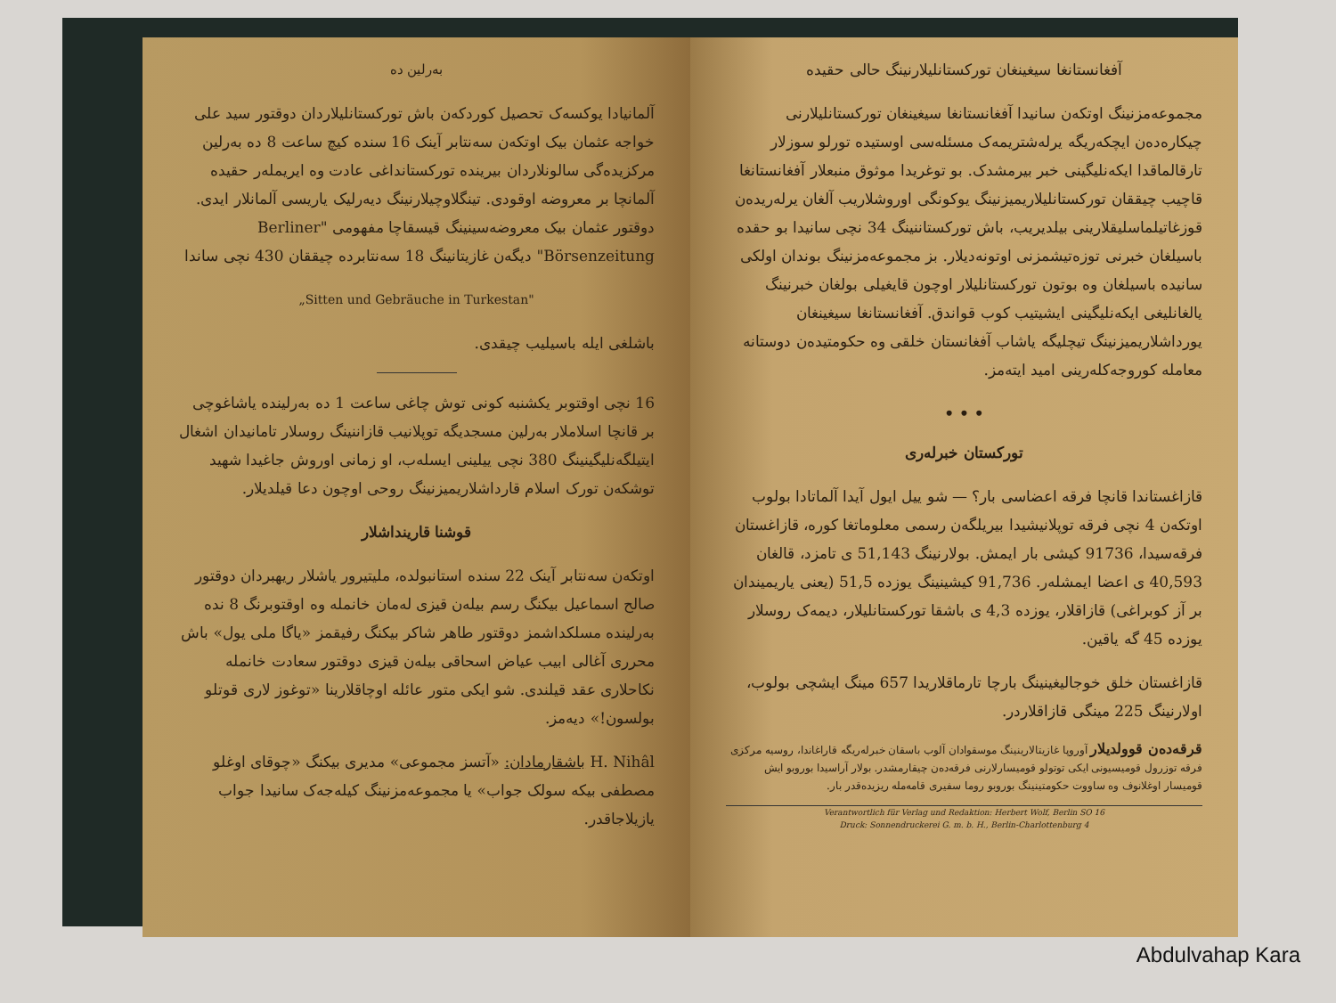بەرلین دە
آلمانیادا یوکسەک تحصیل کوردکەن باش تورکستانلیلاردان دوقتور سید علی خواجه عثمان بیک اوتکەن سەنتابر آینک 16 سندە کیچ ساعت 8 دە بەرلین مرکزیدەگی سالونلاردان بیریندە تورکستانداغی عادت وە ایریملەر حقیدە آلمانچا بر معروضە اوقودی. تینگلاوچیلارنینگ دیەرلیک یاریسی آلمانلار ایدی. دوقتور عثمان بیک معروضەسینینگ قیسقاچا مفهومی "Berliner Börsenzeitung" دیگەن غازیتانینگ 18 سەنتابردە چیققان 430 نچی ساندا
„Sitten und Gebräuche in Turkestan"
باشلغی ایلە باسیلیب چیقدی.
16 نچی اوقتوبر یکشنبە کونی توش چاغی ساعت 1 دە بەرلیندە یاشاغوچی بر قانچا اسلاملار بەرلین مسجدیگە توپلانیب قازاننینگ روسلار تامانیدان اشغال ایتیلگەنلیگینینگ 380 نچی ییلینی ایسلەب، او زمانی اوروش جاغیدا شهید توشکەن تورک اسلام قارداشلاریمیزنینگ روحی اوچون دعا قیلدیلار.
قوشنا قارینداشلار
اوتکەن سەنتابر آینک 22 سندە استانبولدە، ملیتیرور یاشلار ریهبردان دوقتور صالح اسماعیل بیکنگ رسم بیلەن قیزی لەمان خانمله وە اوقتوبرنگ 8 ندە بەرلیندە مسلکداشمز دوقتور طاهر شاکر بیکنگ رفیقمز «یاگا ملی یول» باش محرری آغالی ابیب عیاض اسحاقی بیلەن قیزی دوقتور سعادت خانمله نکاحلاری عقد قیلندی. شو ایکی متور عائلە اوچاقلارینا «توغوز لاری قوتلو بولسون!» دیەمز.
H. Nihâl باشقارمادان: «آتسز مجموعی» مدیری بیکنگ «چوقای اوغلو مصطفی بیکە سولک جواب» یا مجموعەمزنینگ کیلەجەک سانیدا جواب یازیلاجاقدر.
آفغانستانغا سیغینغان تورکستانلیلارنینگ حالی حقیدە
مجموعەمزنینگ اوتکەن سانیدا آفغانستانغا سیغینغان تورکستانلیلارنی چیکارەدەن ایچکەریگە یرلەشتریمەک مسئلەسی اوستیدە تورلو سوزلار تارقالماقدا ایکەنلیگینی خبر بیرمشدک. بو توغریدا موثوق منبعلار آفغانستانغا قاچیب چیققان تورکستانلیلاریمیزنینگ یوکونگی اوروشلاریب آلغان یرلەریدەن قوزغاتیلماسلیقلارینی بیلدیریب، باش تورکستاننینگ 34 نچی سانیدا بو حقدە باسیلغان خبرنی توزەتیشمزنی اوتونەدیلار. بز مجموعەمزنینگ بوندان اولکی سانیدە باسیلغان وە بوتون تورکستانلیلار اوچون قایغیلی بولغان خبرنینگ یالغانلیغی ایکەنلیگینی ایشیتیب کوب قواندق. آفغانستانغا سیغینغان یورداشلاریمیزنینگ تیچلیگە یاشاب آفغانستان خلقی وە حکومتیدەن دوستانە معاملە کوروجەکلەرینی امید ایتەمز.
• • •
تورکستان خبرلەری
قازاغستاندا قانچا فرقە اعضاسی بار؟ — شو ییل ایول آیدا آلماتادا بولوب اوتکەن 4 نچی فرقە توپلانیشیدا بیریلگەن رسمی معلوماتغا کورە، قازاغستان فرقەسیدا، 91736 کیشی بار ایمش. بولارنینگ 51,143 ی تامزد، قالغان 40,593 ی اعضا ایمشلەر. 91,736 کیشینینگ یوزدە 51,5 (یعنی یاریمیندان بر آز کوبراغی) قازاقلار، یوزدە 4,3 ی باشقا تورکستانلیلار، دیمەک روسلار یوزدە 45 گە یاقین.
قازاغستان خلق خوجالیغینینگ بارچا تارماقلاریدا 657 مینگ ایشچی بولوب، اولارنینگ 225 مینگی قازاقلاردر.
قرقەدەن قوولدیلار آوروپا غازیتالارینینگ موسقوادان آلوب باسقان خبرلەریگە قاراغاندا، روسیە مرکزی فرقە توزرول قومیسیونی ایکی توتولو قومیسارلارنی فرقەدەن چیقارمشدر. بولار آراسیدا بوروبو ایش قومیسار اوغلانوف وە ساووت حکومتینینگ بوروبو روما سفیری قامەملە ریزیدەقدر بار.
Verantwortlich für Verlag und Redaktion: Herbert Wolf, Berlin SO 16
Druck: Sonnendruckerei G. m. b. H., Berlin-Charlottenburg 4
Abdulvahap Kara